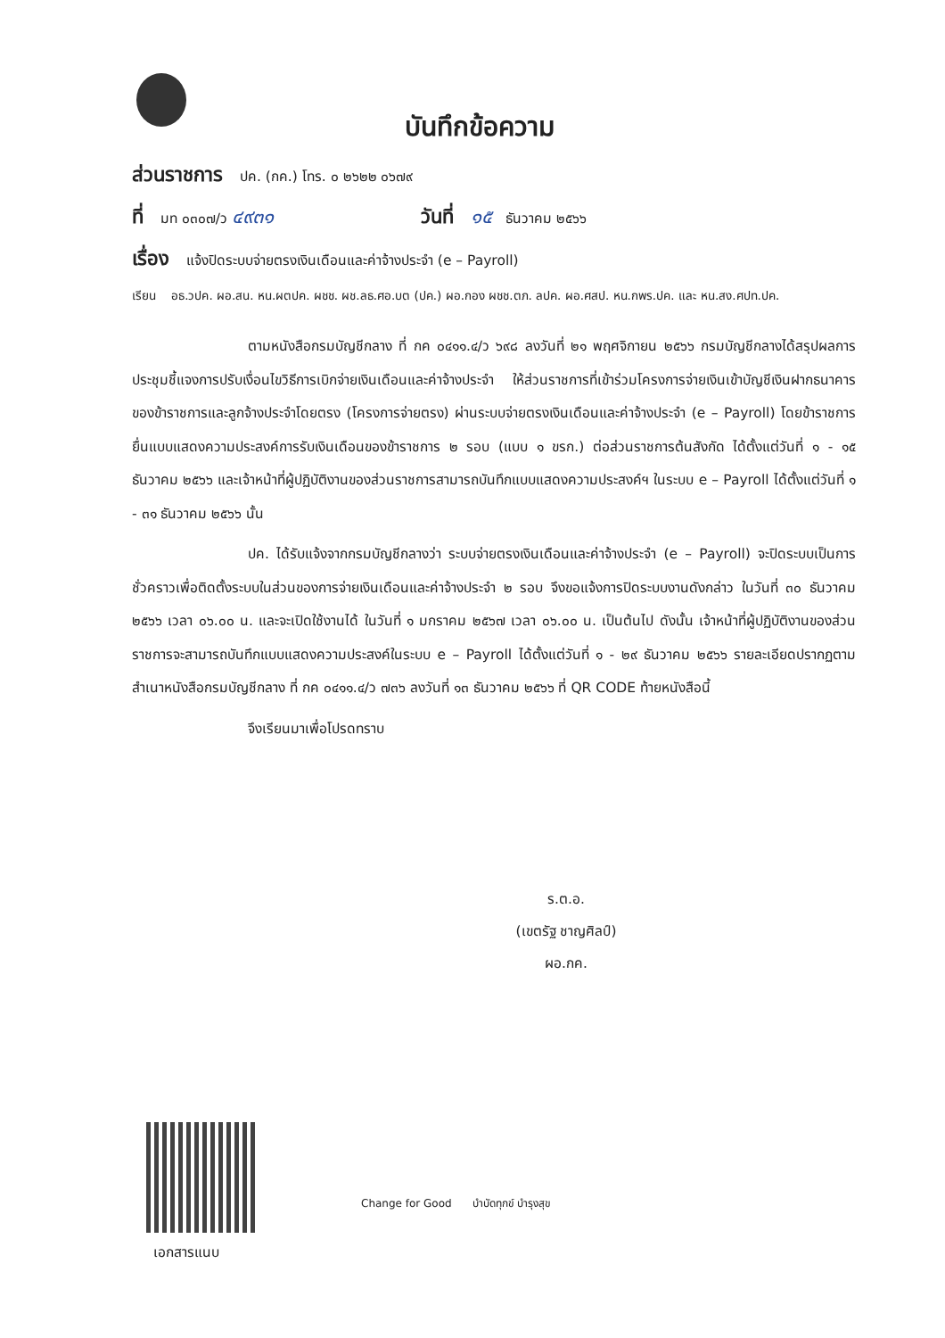บันทึกข้อความ
ส่วนราชการ ปค. (กค.) โทร. ๐ ๒๖๒๒ ๐๖๗๙
ที่ มท ๐๓๐๗/ว ๔๙๓๑ วันที่ ๑๕ ธันวาคม ๒๕๖๖
เรื่อง แจ้งปิดระบบจ่ายตรงเงินเดือนและค่าจ้างประจำ (e – Payroll)
เรียน อธ.วปค. ผอ.สน. หน.ผตปค. ผชช. ผช.ลธ.ศอ.บต (ปค.) ผอ.กอง ผชช.ตภ. ลปค. ผอ.ศสป. หน.กพร.ปค. และ หน.สง.ศปท.ปค.
ตามหนังสือกรมบัญชีกลาง ที่ กค ๐๔๑๑.๔/ว ๖๙๘ ลงวันที่ ๒๑ พฤศจิกายน ๒๕๖๖ กรมบัญชีกลางได้สรุปผลการประชุมชี้แจงการปรับเงื่อนไขวิธีการเบิกจ่ายเงินเดือนและค่าจ้างประจำ ให้ส่วนราชการที่เข้าร่วมโครงการจ่ายเงินเข้าบัญชีเงินฝากธนาคารของข้าราชการและลูกจ้างประจำโดยตรง (โครงการจ่ายตรง) ผ่านระบบจ่ายตรงเงินเดือนและค่าจ้างประจำ (e – Payroll) โดยข้าราชการยื่นแบบแสดงความประสงค์การรับเงินเดือนของข้าราชการ ๒ รอบ (แบบ ๑ ขรก.) ต่อส่วนราชการต้นสังกัด ได้ตั้งแต่วันที่ ๑ - ๑๕ ธันวาคม ๒๕๖๖ และเจ้าหน้าที่ผู้ปฏิบัติงานของส่วนราชการสามารถบันทึกแบบแสดงความประสงค์ฯ ในระบบ e – Payroll ได้ตั้งแต่วันที่ ๑ - ๓๑ ธันวาคม ๒๕๖๖ นั้น
ปค. ได้รับแจ้งจากกรมบัญชีกลางว่า ระบบจ่ายตรงเงินเดือนและค่าจ้างประจำ (e – Payroll) จะปิดระบบเป็นการชั่วคราวเพื่อติดตั้งระบบในส่วนของการจ่ายเงินเดือนและค่าจ้างประจำ ๒ รอบ จึงขอแจ้งการปิดระบบงานดังกล่าว ในวันที่ ๓๐ ธันวาคม ๒๕๖๖ เวลา ๐๖.๐๐ น. และจะเปิดใช้งานได้ ในวันที่ ๑ มกราคม ๒๕๖๗ เวลา ๐๖.๐๐ น. เป็นต้นไป ดังนั้น เจ้าหน้าที่ผู้ปฏิบัติงานของส่วนราชการจะสามารถบันทึกแบบแสดงความประสงค์ในระบบ e – Payroll ได้ตั้งแต่วันที่ ๑ - ๒๙ ธันวาคม ๒๕๖๖ รายละเอียดปรากฏตามสำเนาหนังสือกรมบัญชีกลาง ที่ กค ๐๔๑๑.๔/ว ๗๓๖ ลงวันที่ ๑๓ ธันวาคม ๒๕๖๖ ที่ QR CODE ท้ายหนังสือนี้
จึงเรียนมาเพื่อโปรดทราบ
ร.ต.อ.
(เขตรัฐ ชาญศิลป์)
ผอ.กค.
เอกสารแนบ
Change for Good บำบัดทุกข์ บำรุงสุข